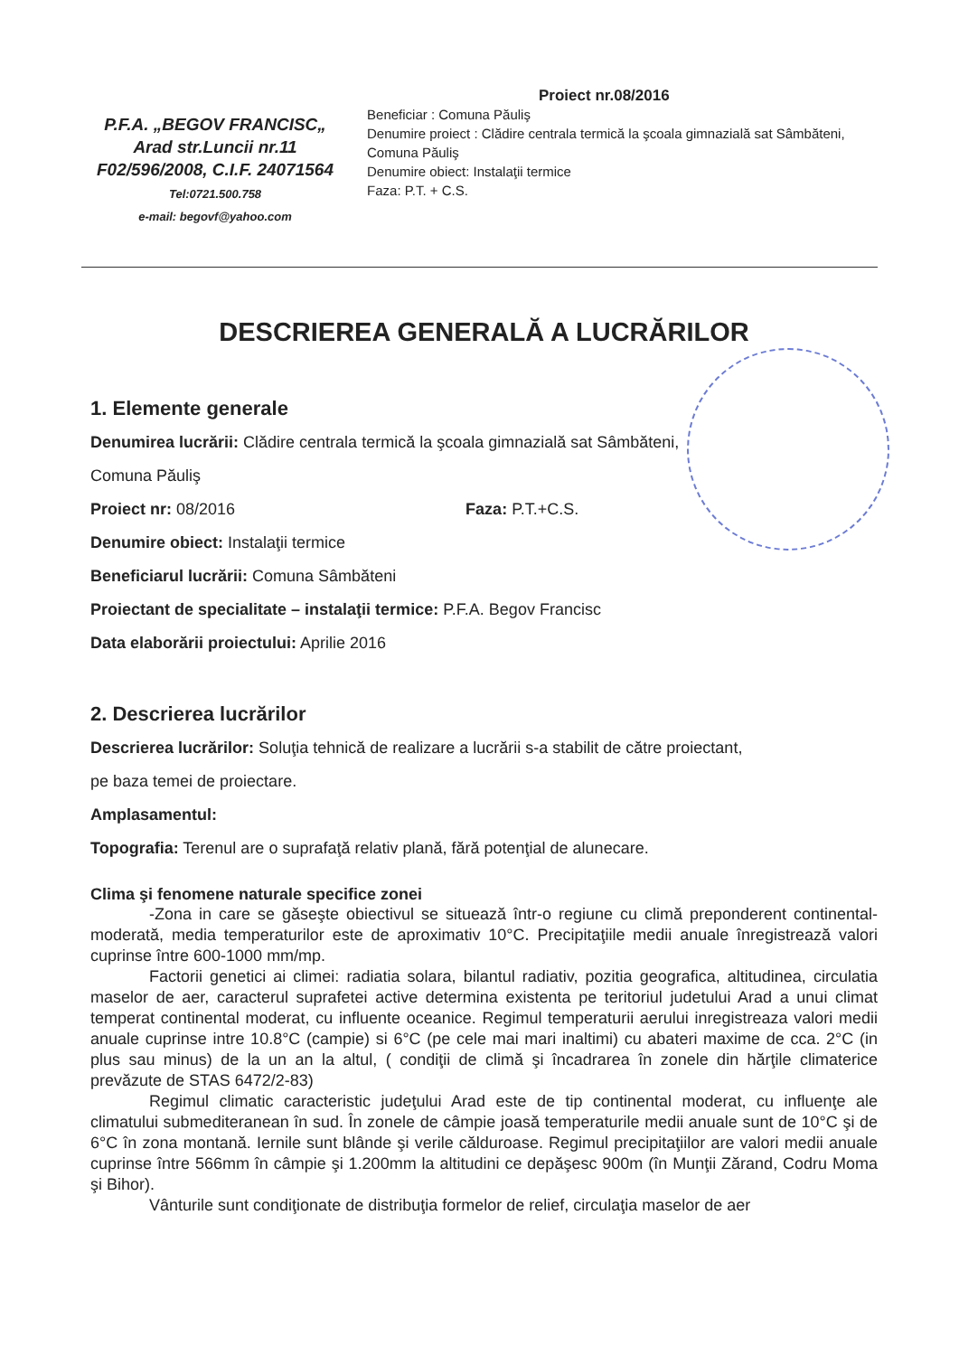P.F.A. „BEGOV FRANCISC„
Arad str.Luncii nr.11
F02/596/2008, C.I.F. 24071564
Tel:0721.500.758
e-mail: begovf@yahoo.com
Proiect nr.08/2016
Beneficiar : Comuna Păuliş
Denumire proiect : Clădire centrala termică la şcoala gimnazială sat Sâmbăteni, Comuna Păuliş
Denumire obiect: Instalaţii termice
Faza: P.T. + C.S.
DESCRIEREA GENERALĂ A LUCRĂRILOR
1. Elemente generale
Denumirea lucrării: Clădire centrala termică la şcoala gimnazială sat Sâmbăteni,
Comuna Păuliş
Proiect nr: 08/2016 Faza: P.T.+C.S.
Denumire obiect: Instalaţii termice
Beneficiarul lucrării: Comuna Sâmbăteni
Proiectant de specialitate – instalaţii termice: P.F.A. Begov Francisc
Data elaborării proiectului: Aprilie 2016
2. Descrierea lucrărilor
Descrierea lucrărilor: Soluţia tehnică de realizare a lucrării s-a stabilit de către proiectant,
pe baza temei de proiectare.
Amplasamentul:
Topografia: Terenul are o suprafaţă relativ plană, fără potenţial de alunecare.
Clima şi fenomene naturale specifice zonei
-Zona in care se găseşte obiectivul se situează într-o regiune cu climă preponderent continental-moderată, media temperaturilor este de aproximativ 10°C. Precipitaţiile medii anuale înregistrează valori cuprinse între 600-1000 mm/mp.
Factorii genetici ai climei: radiatia solara, bilantul radiativ, pozitia geografica, altitudinea, circulatia maselor de aer, caracterul suprafetei active determina existenta pe teritoriul judetului Arad a unui climat temperat continental moderat, cu influente oceanice. Regimul temperaturii aerului inregistreaza valori medii anuale cuprinse intre 10.8°C (campie) si 6°C (pe cele mai mari inaltimi) cu abateri maxime de cca. 2°C (in plus sau minus) de la un an la altul, ( condiţii de climă şi încadrarea în zonele din hărţile climaterice prevăzute de STAS 6472/2-83)
Regimul climatic caracteristic judeţului Arad este de tip continental moderat, cu influenţe ale climatului submediteranean în sud. În zonele de câmpie joasă temperaturile medii anuale sunt de 10°C şi de 6°C în zona montană. Iernile sunt blânde şi verile călduroase. Regimul precipitaţiilor are valori medii anuale cuprinse între 566mm în câmpie şi 1.200mm la altitudini ce depăşesc 900m (în Munţii Zărand, Codru Moma şi Bihor).
Vânturile sunt condiţionate de distribuţia formelor de relief, circulaţia maselor de aer